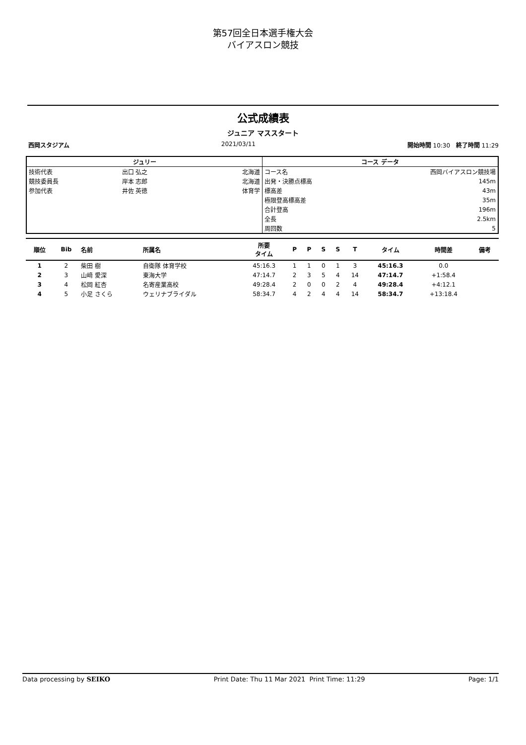第57回全日本選手権大会
バイアスロン競技
公式成績表
ジュニア マススタート
西岡スタジアム 2021/03/11 開始時間 10:30 終了時間 11:29
| ジュリー | | |
| --- | --- | --- |
| 技術代表 | 出口 弘之 | 北海道 |
| 競技委員長 | 岸本 志郎 | 北海道 |
| 参加代表 | 井佐 英徳 | 体育学 |
| コース データ | |
| --- | --- |
| コース名 | 西岡バイアスロン競技場 |
| 出発・決勝点標高 | 145m |
| 標高差 | 43m |
| 極限登高標高差 | 35m |
| 合計登高 | 196m |
| 全長 | 2.5km |
| 周回数 | 5 |
| 順位 | Bib | 名前 | 所属名 | 所要 タイム | P | P | S | S | T | タイム | 時間差 | 備考 |
| --- | --- | --- | --- | --- | --- | --- | --- | --- | --- | --- | --- | --- |
| 1 | 2 | 柴田 樹 | 自衛隊 体育学校 | 45:16.3 | 1 | 1 | 0 | 1 | 3 | 45:16.3 | 0.0 | |
| 2 | 3 | 山﨑 愛深 | 東海大学 | 47:14.7 | 2 | 3 | 5 | 4 | 14 | 47:14.7 | +1:58.4 | |
| 3 | 4 | 松岡 紅杏 | 名寄産業高校 | 49:28.4 | 2 | 0 | 0 | 2 | 4 | 49:28.4 | +4:12.1 | |
| 4 | 5 | 小足 さくら | ウェリナブライダル | 58:34.7 | 4 | 2 | 4 | 4 | 14 | 58:34.7 | +13:18.4 | |
Data processing by SEIKO Print Date: Thu 11 Mar 2021 Print Time: 11:29 Page: 1/1